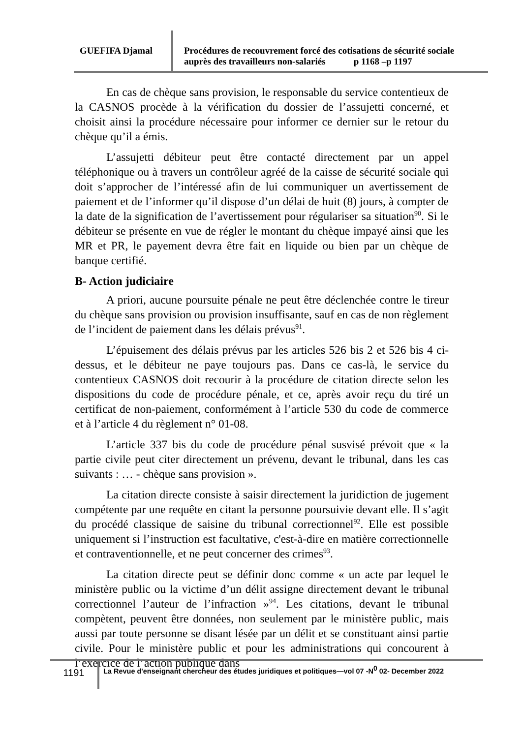GUEFIFA Djamal
Procédures de recouvrement forcé des cotisations de sécurité sociale auprès des travailleurs non-salariés p 1168 –p 1197
En cas de chèque sans provision, le responsable du service contentieux de la CASNOS procède à la vérification du dossier de l’assujetti concerné, et choisit ainsi la procédure nécessaire pour informer ce dernier sur le retour du chèque qu’il a émis.
L’assujetti débiteur peut être contacté directement par un appel téléphonique ou à travers un contrôleur agréé de la caisse de sécurité sociale qui doit s’approcher de l’intéressé afin de lui communiquer un avertissement de paiement et de l’informer qu’il dispose d’un délai de huit (8) jours, à compter de la date de la signification de l’avertissement pour régulariser sa situation<sup>90</sup>. Si le débiteur se présente en vue de régler le montant du chèque impayé ainsi que les MR et PR, le payement devra être fait en liquide ou bien par un chèque de banque certifié.
B- Action judiciaire
A priori, aucune poursuite pénale ne peut être déclenchée contre le tireur du chèque sans provision ou provision insuffisante, sauf en cas de non règlement de l’incident de paiement dans les délais prévus<sup>91</sup>.
L’épuisement des délais prévus par les articles 526 bis 2 et 526 bis 4 ci-dessus, et le débiteur ne paye toujours pas. Dans ce cas-là, le service du contentieux CASNOS doit recourir à la procédure de citation directe selon les dispositions du code de procédure pénale, et ce, après avoir reçu du tiré un certificat de non-paiement, conformément à l’article 530 du code de commerce et à l’article 4 du règlement n° 01-08.
L’article 337 bis du code de procédure pénal susvisé prévoit que « la partie civile peut citer directement un prévenu, devant le tribunal, dans les cas suivants : … - chèque sans provision ».
La citation directe consiste à saisir directement la juridiction de jugement compétente par une requête en citant la personne poursuivie devant elle. Il s’agit du procédé classique de saisine du tribunal correctionnel<sup>92</sup>. Elle est possible uniquement si l’instruction est facultative, c'est-à-dire en matière correctionnelle et contraventionnelle, et ne peut concerner des crimes<sup>93</sup>.
La citation directe peut se définir donc comme « un acte par lequel le ministère public ou la victime d’un délit assigne directement devant le tribunal correctionnel l’auteur de l’infraction »<sup>94</sup>. Les citations, devant le tribunal compètent, peuvent être données, non seulement par le ministère public, mais aussi par toute personne se disant lésée par un délit et se constituant ainsi partie civile. Pour le ministère public et pour les administrations qui concourent à l’exercice de l’action publique dans
1191
La Revue d'enseignant chercheur des études juridiques et politiques—vol 07 -N<sup>0</sup> 02- December 2022